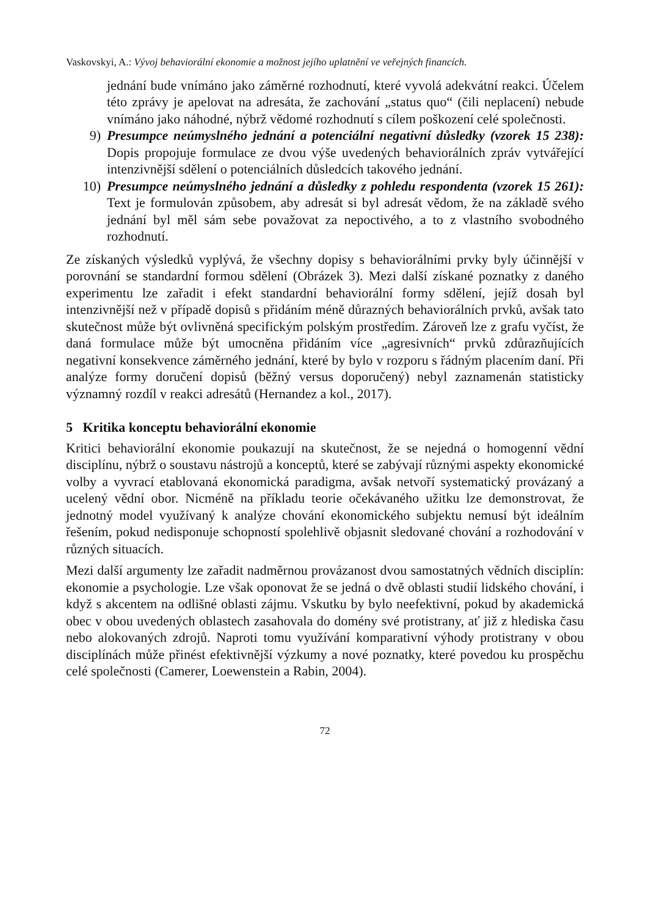Vaskovskyi, A.: Vývoj behaviorální ekonomie a možnost jejího uplatnění ve veřejných financích.
jednání bude vnímáno jako záměrné rozhodnutí, které vyvolá adekvátní reakci. Účelem této zprávy je apelovat na adresáta, že zachování „status quo“ (čili neplacení) nebude vnímáno jako náhodné, nýbrž vědomé rozhodnutí s cílem poškození celé společnosti.
9) Presumpce neúmyslného jednání a potenciální negativní důsledky (vzorek 15 238): Dopis propojuje formulace ze dvou výše uvedených behaviorálních zpráv vytvářející intenzivnější sdělení o potenciálních důsledcích takového jednání.
10) Presumpce neúmyslného jednání a důsledky z pohledu respondenta (vzorek 15 261): Text je formulován způsobem, aby adresát si byl adresát vědom, že na základě svého jednání byl měl sám sebe považovat za nepoctivého, a to z vlastního svobodného rozhodnutí.
Ze získaných výsledků vyplývá, že všechny dopisy s behaviorálními prvky byly účinnější v porovnání se standardní formou sdělení (Obrázek 3). Mezi další získané poznatky z daného experimentu lze zařadit i efekt standardní behaviorální formy sdělení, jejíž dosah byl intenzivnější než v případě dopisů s přidáním méně důrazných behaviorálních prvků, avšak tato skutečnost může být ovlivněná specifickým polským prostředím. Zároveň lze z grafu vyčíst, že daná formulace může být umocněna přidáním více „agresivních“ prvků zdůrazňujících negativní konsekvence záměrného jednání, které by bylo v rozporu s řádným placením daní. Při analýze formy doručení dopisů (běžný versus doporučený) nebyl zaznamenán statisticky významný rozdíl v reakci adresátů (Hernandez a kol., 2017).
5 Kritika konceptu behaviorální ekonomie
Kritici behaviorální ekonomie poukazují na skutečnost, že se nejedná o homogenní vědní disciplínu, nýbrž o soustavu nástrojů a konceptů, které se zabývají různými aspekty ekonomické volby a vyvrací etablovaná ekonomická paradigma, avšak netvoří systematický provázaný a ucelený vědní obor. Nicméně na příkladu teorie očekávaného užitku lze demonstrovat, že jednotný model využívaný k analýze chování ekonomického subjektu nemusí být ideálním řešením, pokud nedisponuje schopností spolehlivě objasnit sledované chování a rozhodování v různých situacích.
Mezi další argumenty lze zařadit nadměrnou provázanost dvou samostatných vědních disciplín: ekonomie a psychologie. Lze však oponovat že se jedná o dvě oblasti studií lidského chování, i když s akcentem na odlišné oblasti zájmu. Vskutku by bylo neefektivní, pokud by akademická obec v obou uvedených oblastech zasahovala do domény své protistrany, ať již z hlediska času nebo alokovaných zdrojů. Naproti tomu využívání komparativní výhody protistrany v obou disciplínách může přinést efektivnější výzkumy a nové poznatky, které povedou ku prospěchu celé společnosti (Camerer, Loewenstein a Rabin, 2004).
72